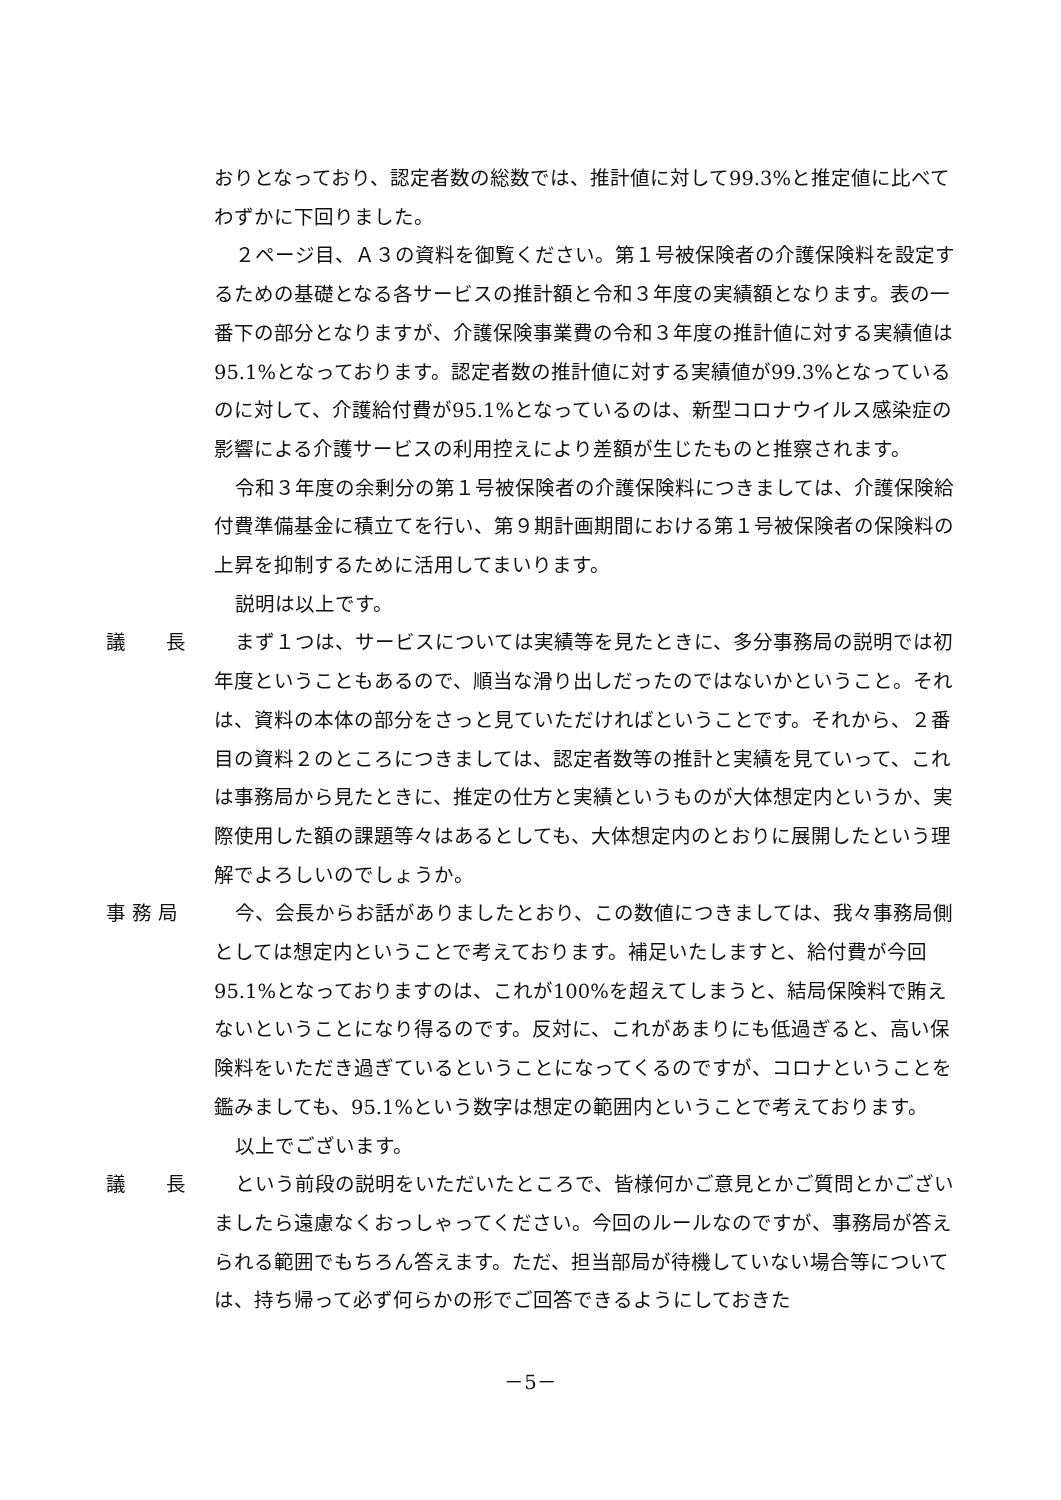おりとなっており、認定者数の総数では、推計値に対して99.3%と推定値に比べてわずかに下回りました。
２ページ目、Ａ３の資料を御覧ください。第１号被保険者の介護保険料を設定するための基礎となる各サービスの推計額と令和３年度の実績額となります。表の一番下の部分となりますが、介護保険事業費の令和３年度の推計値に対する実績値は95.1%となっております。認定者数の推計値に対する実績値が99.3%となっているのに対して、介護給付費が95.1%となっているのは、新型コロナウイルス感染症の影響による介護サービスの利用控えにより差額が生じたものと推察されます。
令和３年度の余剰分の第１号被保険者の介護保険料につきましては、介護保険給付費準備基金に積立てを行い、第９期計画期間における第１号被保険者の保険料の上昇を抑制するために活用してまいります。
説明は以上です。
議　　長 まず１つは、サービスについては実績等を見たときに、多分事務局の説明では初年度ということもあるので、順当な滑り出しだったのではないかということ。それは、資料の本体の部分をさっと見ていただければということです。それから、２番目の資料２のところにつきましては、認定者数等の推計と実績を見ていって、これは事務局から見たときに、推定の仕方と実績というものが大体想定内というか、実際使用した額の課題等々はあるとしても、大体想定内のとおりに展開したという理解でよろしいのでしょうか。
事 務 局 今、会長からお話がありましたとおり、この数値につきましては、我々事務局側としては想定内ということで考えております。補足いたしますと、給付費が今回95.1%となっておりますのは、これが100%を超えてしまうと、結局保険料で賄えないということになり得るのです。反対に、これがあまりにも低過ぎると、高い保険料をいただき過ぎているということになってくるのですが、コロナということを鑑みましても、95.1%という数字は想定の範囲内ということで考えております。
以上でございます。
議　　長 という前段の説明をいただいたところで、皆様何かご意見とかご質問とかございましたら遠慮なくおっしゃってください。今回のルールなのですが、事務局が答えられる範囲でもちろん答えます。ただ、担当部局が待機していない場合等については、持ち帰って必ず何らかの形でご回答できるようにしておきた
－5－